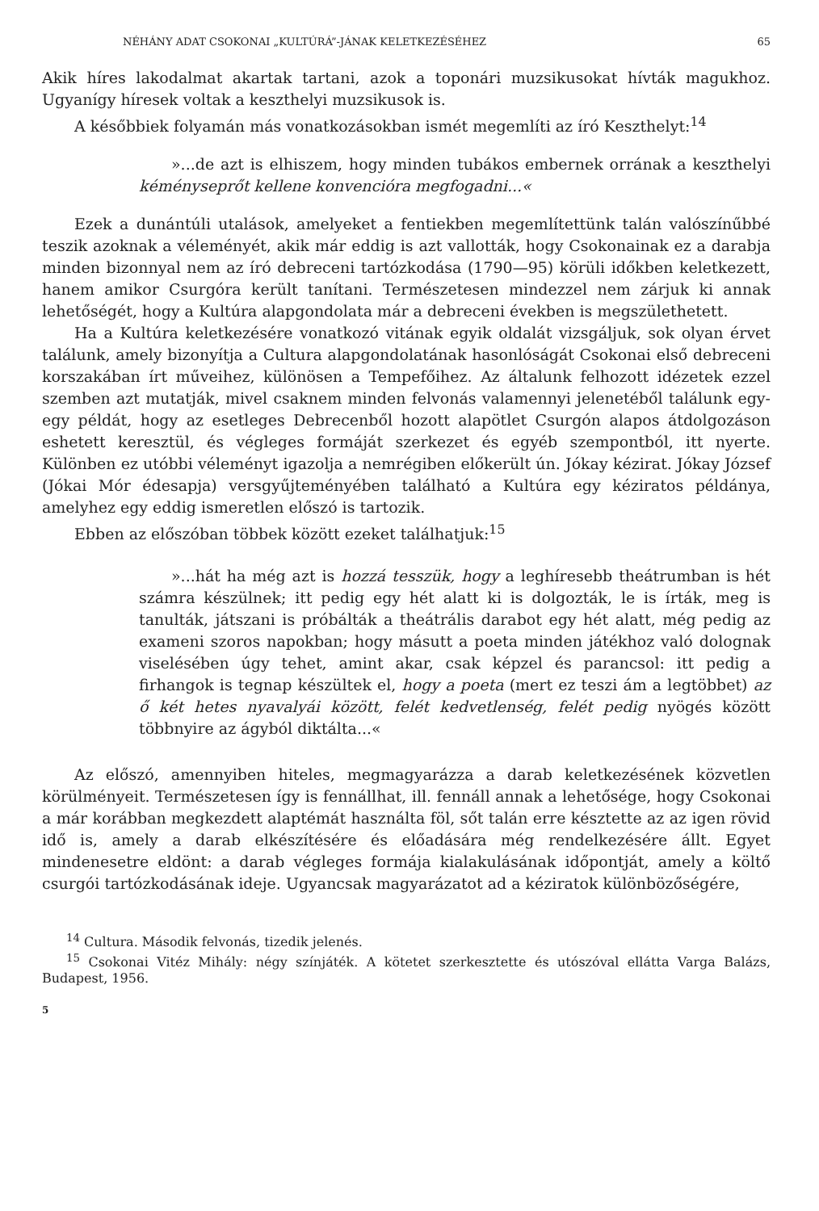NÉHÁNY ADAT CSOKONAI „KULTÚRÁ”-JÁNAK KELETKEZÉSÉHEZ 65
Akik híres lakodalmat akartak tartani, azok a toponári muzsikusokat hívták magukhoz. Ugyanígy híresek voltak a keszthelyi muzsikusok is.
A későbbiek folyamán más vonatkozásokban ismét megemlíti az író Keszthelyt:<sup>14</sup>
»...de azt is elhiszem, hogy minden tubákos embernek orrának a keszthelyi kéményseprőt kellene konvencióra megfogadni...«
Ezek a dunántúli utalások, amelyeket a fentiekben megemlítettünk talán valószínűbbé teszik azoknak a véleményét, akik már eddig is azt vallották, hogy Csokonainak ez a darabja minden bizonnyal nem az író debreceni tartózkodása (1790—95) körüli időkben keletkezett, hanem amikor Csurgóra került tanítani. Természetesen mindezzel nem zárjuk ki annak lehetőségét, hogy a Kultúra alapgondolata már a debreceni években is megszülethetett.
Ha a Kultúra keletkezésére vonatkozó vitának egyik oldalát vizsgáljuk, sok olyan érvet találunk, amely bizonyítja a Cultura alapgondolatának hasonlóságát Csokonai első debreceni korszakában írt műveihez, különösen a Tempefőihez. Az általunk felhozott idézetek ezzel szemben azt mutatják, mivel csaknem minden felvonás valamennyi jelenetéből találunk egy-egy példát, hogy az esetleges Debrecenből hozott alapötlet Csurgón alapos átdolgozáson eshetett keresztül, és végleges formáját szerkezet és egyéb szempontból, itt nyerte. Különben ez utóbbi véleményt igazolja a nemrégiben előkerült ún. Jókay kézirat. Jókay József (Jókai Mór édesapja) versgyűjteményében található a Kultúra egy kéziratos példánya, amelyhez egy eddig ismeretlen előszó is tartozik.
Ebben az előszóban többek között ezeket találhatjuk:<sup>15</sup>
»...hát ha még azt is hozzá tesszük, hogy a leghíresebb theátrumban is hét számra készülnek; itt pedig egy hét alatt ki is dolgozták, le is írták, meg is tanulták, játszani is próbálták a theátrális darabot egy hét alatt, még pedig az exameni szoros napokban; hogy másutt a poeta minden játékhoz való dolognak viselésében úgy tehet, amint akar, csak képzel és parancsol: itt pedig a firhangok is tegnap készültek el, hogy a poeta (mert ez teszi ám a legtöbbet) az ő két hetes nyavalyái között, felét kedvetlenség, felét pedig nyögés között többnyire az ágyból diktálta...«
Az előszó, amennyiben hiteles, megmagyarázza a darab keletkezésének közvetlen körülményeit. Természetesen így is fennállhat, ill. fennáll annak a lehetősége, hogy Csokonai a már korábban megkezdett alaptémát használta föl, sőt talán erre késztette az az igen rövid idő is, amely a darab elkészítésére és előadására még rendelkezésére állt. Egyet mindenesetre eldönt: a darab végleges formája kialakulásának időpontját, amely a költő csurgói tartózkodásának ideje. Ugyancsak magyarázatot ad a kéziratok különbözőségére,
<sup>14</sup> Cultura. Második felvonás, tizedik jelenés.
<sup>15</sup> Csokonai Vitéz Mihály: négy színjáték. A kötetet szerkesztette és utószóval ellátta Varga Balázs, Budapest, 1956.
5